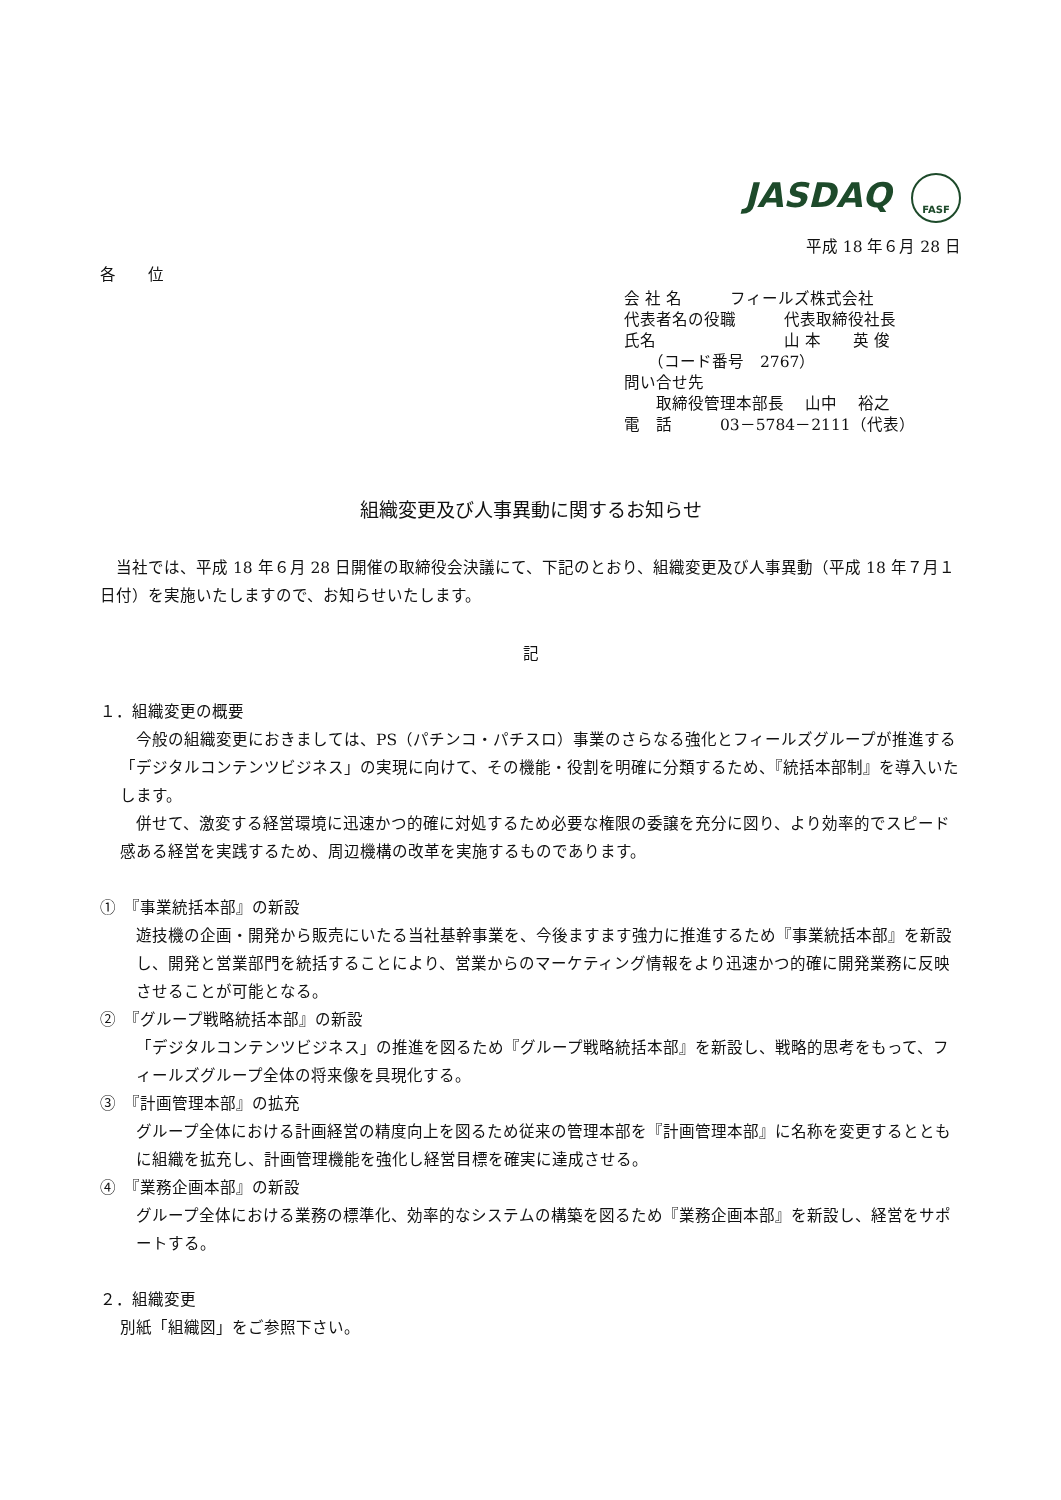JASDAQ FASF
平成 18 年６月 28 日
各　　位
会 社 名　　　フィールズ株式会社
代表者名の役職　　　代表取締役社長
氏名　　　　　　　　山 本　　英 俊
　　（コード番号　2767）
問い合せ先
　　取締役管理本部長　 山中　 裕之
電　話　　　03－5784－2111（代表）
組織変更及び人事異動に関するお知らせ
　当社では、平成 18 年６月 28 日開催の取締役会決議にて、下記のとおり、組織変更及び人事異動（平成 18 年７月１日付）を実施いたしますので、お知らせいたします。
記
１．組織変更の概要
　今般の組織変更におきましては、PS（パチンコ・パチスロ）事業のさらなる強化とフィールズグループが推進する「デジタルコンテンツビジネス」の実現に向けて、その機能・役割を明確に分類するため、『統括本部制』を導入いたします。
　併せて、激変する経営環境に迅速かつ的確に対処するため必要な権限の委譲を充分に図り、より効率的でスピード感ある経営を実践するため、周辺機構の改革を実施するものであります。
①　『事業統括本部』の新設
遊技機の企画・開発から販売にいたる当社基幹事業を、今後ますます強力に推進するため『事業統括本部』を新設し、開発と営業部門を統括することにより、営業からのマーケティング情報をより迅速かつ的確に開発業務に反映させることが可能となる。
②　『グループ戦略統括本部』の新設
「デジタルコンテンツビジネス」の推進を図るため『グループ戦略統括本部』を新設し、戦略的思考をもって、フィールズグループ全体の将来像を具現化する。
③　『計画管理本部』の拡充
グループ全体における計画経営の精度向上を図るため従来の管理本部を『計画管理本部』に名称を変更するとともに組織を拡充し、計画管理機能を強化し経営目標を確実に達成させる。
④　『業務企画本部』の新設
グループ全体における業務の標準化、効率的なシステムの構築を図るため『業務企画本部』を新設し、経営をサポートする。
２．組織変更
別紙「組織図」をご参照下さい。